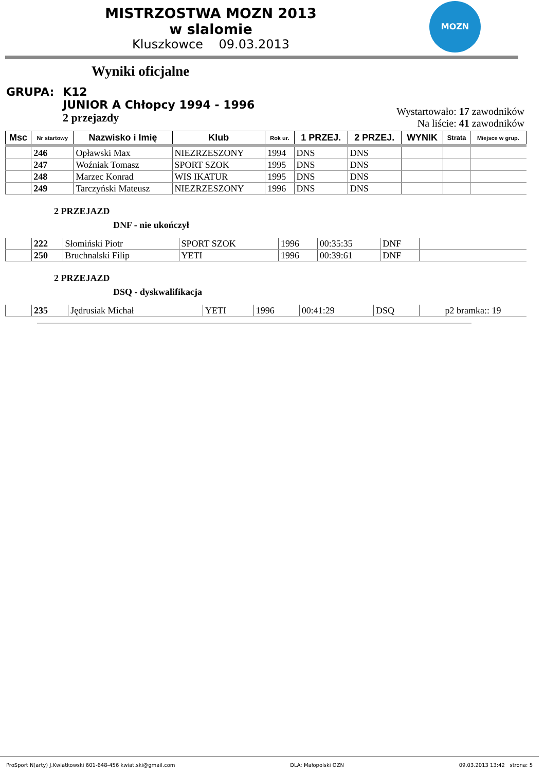MOZN
MISTRZOSTWA MOZN 2013
w slalomie
Kluszkowce 09.03.2013
Wyniki oficjalne
GRUPA: K12
JUNIOR A Chłopcy 1994 - 1996
2 przejazdy
Wystartowało: 17 zawodników
Na liście: 41 zawodników
| Msc | Nr startowy | Nazwisko i Imię | Klub | Rok ur. | 1 PRZEJ. | 2 PRZEJ. | WYNIK | Strata | Miejsce w grup. |
| --- | --- | --- | --- | --- | --- | --- | --- | --- | --- |
| | 246 | Opławski Max | NIEZRZESZONY | 1994 | DNS | DNS | | | |
| | 247 | Woźniak Tomasz | SPORT SZOK | 1995 | DNS | DNS | | | |
| | 248 | Marzec Konrad | WIS IKATUR | 1995 | DNS | DNS | | | |
| | 249 | Tarczyński Mateusz | NIEZRZESZONY | 1996 | DNS | DNS | | | |
2 PRZEJAZD
DNF - nie ukończył
| | 222 | Słomiński Piotr | SPORT SZOK | 1996 | 00:35:35 | DNF | |
| | 250 | Bruchnalski Filip | YETI | 1996 | 00:39:61 | DNF | |
2 PRZEJAZD
DSQ - dyskwalifikacja
| | 235 | Jędrusiak Michał | YETI | 1996 | 00:41:29 | DSQ | p2 bramka:: 19 |
ProSport N(arty) J.Kwiatkowski 601-648-456 kwiat.ski@gmail.com DLA: Małopolski OZN 09.03.2013 13:42 strona: 5